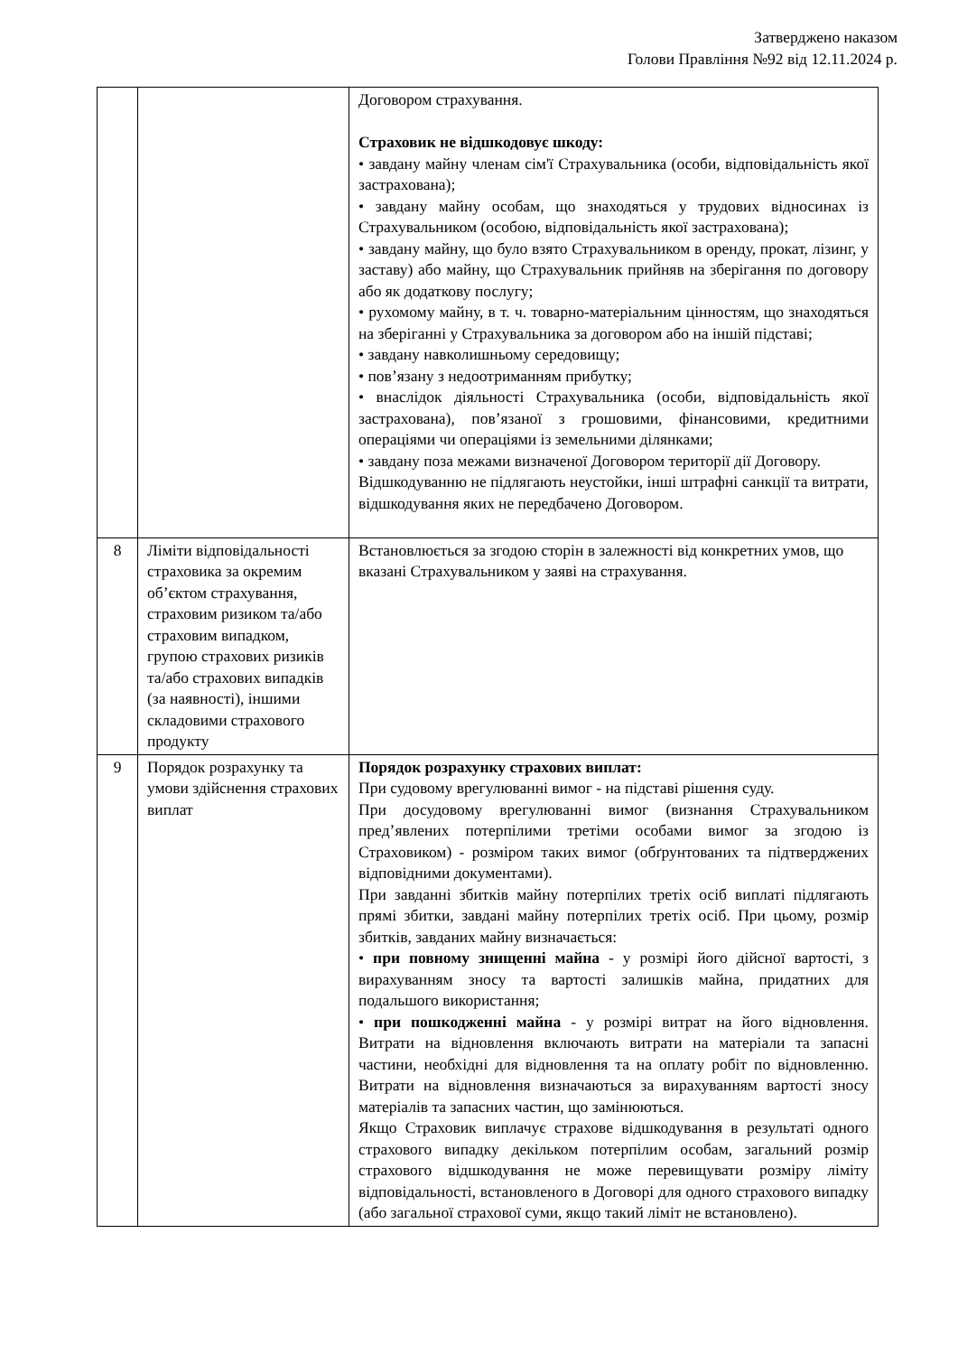Затверджено наказом
Голови Правління №92 від 12.11.2024 р.
| | | Договором страхування. Страховик не відшкодовує шкоду: • завдану майну членам сім'ї Страхувальника (особи, відповідальність якої застрахована); • завдану майну особам, що знаходяться у трудових відносинах із Страхувальником (особою, відповідальність якої застрахована); • завдану майну, що було взято Страхувальником в оренду, прокат, лізинг, у заставу) або майну, що Страхувальник прийняв на зберігання по договору або як додаткову послугу; • рухомому майну, в т. ч. товарно-матеріальним цінностям, що знаходяться на зберіганні у Страхувальника за договором або на іншій підставі; • завдану навколишньому середовищу; • пов’язану з недоотриманням прибутку; • внаслідок діяльності Страхувальника (особи, відповідальність якої застрахована), пов’язаної з грошовими, фінансовими, кредитними операціями чи операціями із земельними ділянками; • завдану поза межами визначеної Договором території дії Договору. Відшкодуванню не підлягають неустойки, інші штрафні санкції та витрати, відшкодування яких не передбачено Договором. |
| 8 | Ліміти відповідальності страховика за окремим об’єктом страхування, страховим ризиком та/або страховим випадком, групою страхових ризиків та/або страхових випадків (за наявності), іншими складовими страхового продукту | Встановлюється за згодою сторін в залежності від конкретних умов, що вказані Страхувальником у заяві на страхування. |
| 9 | Порядок розрахунку та умови здійснення страхових виплат | Порядок розрахунку страхових виплат: При судовому врегулюванні вимог - на підставі рішення суду. При досудовому врегулюванні вимог (визнання Страхувальником пред’явлених потерпілими третіми особами вимог за згодою із Страховиком) - розміром таких вимог (обґрунтованих та підтверджених відповідними документами). При завданні збитків майну потерпілих третіх осіб виплаті підлягають прямі збитки, завдані майну потерпілих третіх осіб. При цьому, розмір збитків, завданих майну визначається: • при повному знищенні майна - у розмірі його дійсної вартості, з вирахуванням зносу та вартості залишків майна, придатних для подальшого використання; • при пошкодженні майна - у розмірі витрат на його відновлення. Витрати на відновлення включають витрати на матеріали та запасні частини, необхідні для відновлення та на оплату робіт по відновленню. Витрати на відновлення визначаються за вирахуванням вартості зносу матеріалів та запасних частин, що замінюються. Якщо Страховик виплачує страхове відшкодування в результаті одного страхового випадку декільком потерпілим особам, загальний розмір страхового відшкодування не може перевищувати розміру ліміту відповідальності, встановленого в Договорі для одного страхового випадку (або загальної страхової суми, якщо такий ліміт не встановлено). |